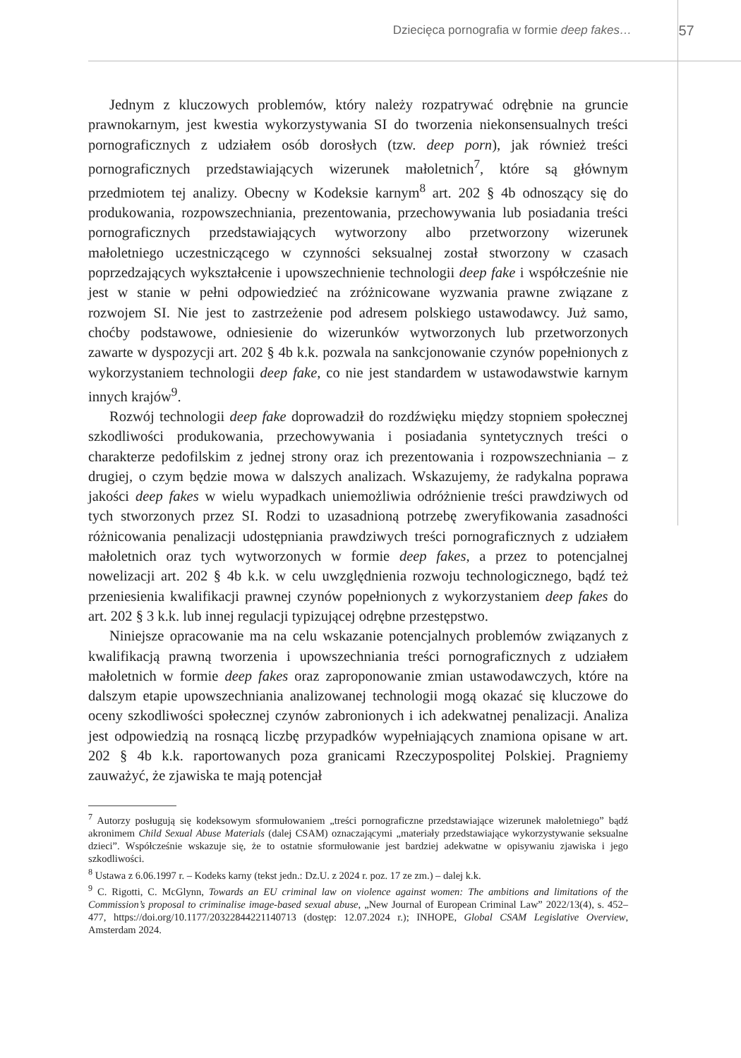Dziecięca pornografia w formie deep fakes…
57
Jednym z kluczowych problemów, który należy rozpatrywać odrębnie na gruncie prawnokarnym, jest kwestia wykorzystywania SI do tworzenia niekonsensualnych treści pornograficznych z udziałem osób dorosłych (tzw. deep porn), jak również treści pornograficznych przedstawiających wizerunek małoletnich<sup>7</sup>, które są głównym przedmiotem tej analizy. Obecny w Kodeksie karnym<sup>8</sup> art. 202 § 4b odnoszący się do produkowania, rozpowszechniania, prezentowania, przechowywania lub posiadania treści pornograficznych przedstawiających wytworzony albo przetworzony wizerunek małoletniego uczestniczącego w czynności seksualnej został stworzony w czasach poprzedzających wykształcenie i upowszechnienie technologii deep fake i współcześnie nie jest w stanie w pełni odpowiedzieć na zróżnicowane wyzwania prawne związane z rozwojem SI. Nie jest to zastrzeżenie pod adresem polskiego ustawodawcy. Już samo, choćby podstawowe, odniesienie do wizerunków wytworzonych lub przetworzonych zawarte w dyspozycji art. 202 § 4b k.k. pozwala na sankcjonowanie czynów popełnionych z wykorzystaniem technologii deep fake, co nie jest standardem w ustawodawstwie karnym innych krajów<sup>9</sup>.
Rozwój technologii deep fake doprowadził do rozdźwięku między stopniem społecznej szkodliwości produkowania, przechowywania i posiadania syntetycznych treści o charakterze pedofilskim z jednej strony oraz ich prezentowania i rozpowszechniania – z drugiej, o czym będzie mowa w dalszych analizach. Wskazujemy, że radykalna poprawa jakości deep fakes w wielu wypadkach uniemożliwia odróżnienie treści prawdziwych od tych stworzonych przez SI. Rodzi to uzasadnioną potrzebę zweryfikowania zasadności różnicowania penalizacji udostępniania prawdziwych treści pornograficznych z udziałem małoletnich oraz tych wytworzonych w formie deep fakes, a przez to potencjalnej nowelizacji art. 202 § 4b k.k. w celu uwzględnienia rozwoju technologicznego, bądź też przeniesienia kwalifikacji prawnej czynów popełnionych z wykorzystaniem deep fakes do art. 202 § 3 k.k. lub innej regulacji typizującej odrębne przestępstwo.
Niniejsze opracowanie ma na celu wskazanie potencjalnych problemów związanych z kwalifikacją prawną tworzenia i upowszechniania treści pornograficznych z udziałem małoletnich w formie deep fakes oraz zaproponowanie zmian ustawodawczych, które na dalszym etapie upowszechniania analizowanej technologii mogą okazać się kluczowe do oceny szkodliwości społecznej czynów zabronionych i ich adekwatnej penalizacji. Analiza jest odpowiedzią na rosnącą liczbę przypadków wypełniających znamiona opisane w art. 202 § 4b k.k. raportowanych poza granicami Rzeczypospolitej Polskiej. Pragniemy zauważyć, że zjawiska te mają potencjał
<sup>7</sup> Autorzy posługują się kodeksowym sformułowaniem „treści pornograficzne przedstawiające wizerunek małoletniego” bądź akronimem Child Sexual Abuse Materials (dalej CSAM) oznaczającymi „materiały przedstawiające wykorzystywanie seksualne dzieci”. Współcześnie wskazuje się, że to ostatnie sformułowanie jest bardziej adekwatne w opisywaniu zjawiska i jego szkodliwości.
<sup>8</sup> Ustawa z 6.06.1997 r. – Kodeks karny (tekst jedn.: Dz.U. z 2024 r. poz. 17 ze zm.) – dalej k.k.
<sup>9</sup> C. Rigotti, C. McGlynn, Towards an EU criminal law on violence against women: The ambitions and limitations of the Commission’s proposal to criminalise image-based sexual abuse, „New Journal of European Criminal Law” 2022/13(4), s. 452–477, https://doi.org/10.1177/20322844221140713 (dostęp: 12.07.2024 r.); INHOPE, Global CSAM Legislative Overview, Amsterdam 2024.